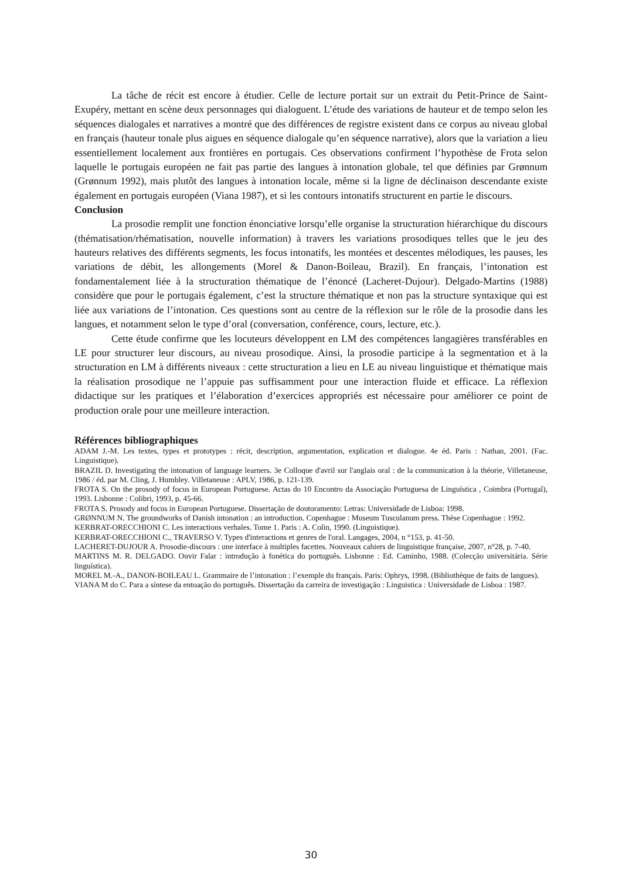La tâche de récit est encore à étudier. Celle de lecture portait sur un extrait du Petit-Prince de Saint-Exupéry, mettant en scène deux personnages qui dialoguent. L’étude des variations de hauteur et de tempo selon les séquences dialogales et narratives a montré que des différences de registre existent dans ce corpus au niveau global en français (hauteur tonale plus aigues en séquence dialogale qu’en séquence narrative), alors que la variation a lieu essentiellement localement aux frontières en portugais. Ces observations confirment l’hypothèse de Frota selon laquelle le portugais européen ne fait pas partie des langues à intonation globale, tel que définies par Grønnum (Grønnum 1992), mais plutôt des langues à intonation locale, même si la ligne de déclinaison descendante existe également en portugais européen (Viana 1987), et si les contours intonatifs structurent en partie le discours.
Conclusion
La prosodie remplit une fonction énonciative lorsqu’elle organise la structuration hiérarchique du discours (thématisation/rhématisation, nouvelle information) à travers les variations prosodiques telles que le jeu des hauteurs relatives des différents segments, les focus intonatifs, les montées et descentes mélodiques, les pauses, les variations de débit, les allongements (Morel & Danon-Boileau, Brazil). En français, l’intonation est fondamentalement liée à la structuration thématique de l’énoncé (Lacheret-Dujour). Delgado-Martins (1988) considère que pour le portugais également, c’est la structure thématique et non pas la structure syntaxique qui est liée aux variations de l’intonation. Ces questions sont au centre de la réflexion sur le rôle de la prosodie dans les langues, et notamment selon le type d’oral (conversation, conférence, cours, lecture, etc.).
Cette étude confirme que les locuteurs développent en LM des compétences langagières transférables en LE pour structurer leur discours, au niveau prosodique. Ainsi, la prosodie participe à la segmentation et à la structuration en LM à différents niveaux : cette structuration a lieu en LE au niveau linguistique et thématique mais la réalisation prosodique ne l’appuie pas suffisamment pour une interaction fluide et efficace. La réflexion didactique sur les pratiques et l’élaboration d’exercices appropriés est nécessaire pour améliorer ce point de production orale pour une meilleure interaction.
Références bibliographiques
ADAM J.-M. Les textes, types et prototypes : récit, description, argumentation, explication et dialogue. 4e éd. Paris : Nathan, 2001. (Fac. Linguistique).
BRAZIL D. Investigating the intonation of language learners. 3e Colloque d'avril sur l'anglais oral : de la communication à la théorie, Villetaneuse, 1986 / éd. par M. Cling, J. Humbley. Villetaneuse : APLV, 1986, p. 121-139.
FROTA S. On the prosody of focus in European Portuguese. Actas do 10 Encontro da Associação Portuguesa de Linguística , Coimbra (Portugal), 1993. Lisbonne : Colibri, 1993, p. 45-66.
FROTA S. Prosody and focus in European Portuguese. Dissertação de doutoramento: Letras: Universidade de Lisboa: 1998.
GRØNNUM N. The groundworks of Danish intonation : an introduction. Copenhague : Museum Tusculanum press. Thèse Copenhague : 1992.
KERBRAT-ORECCHIONI C. Les interactions verbales. Tome 1. Paris : A. Colin, 1990. (Linguistique).
KERBRAT-ORECCHIONI C., TRAVERSO V. Types d'interactions et genres de l'oral. Langages, 2004, n °153, p. 41-50.
LACHERET-DUJOUR A. Prosodie-discours : une interface à multiples facettes. Nouveaux cahiers de linguistique française, 2007, n°28, p. 7-40.
MARTINS M. R. DELGADO. Ouvir Falar : introdução à fonética do português. Lisbonne : Ed. Caminho, 1988. (Colecção universitária. Série linguística).
MOREL M.-A., DANON-BOILEAU L. Grammaire de l’intonation : l’exemple du français. Paris: Ophrys, 1998. (Bibliothèque de faits de langues).
VIANA M do C. Para a síntese da entoação do português. Dissertação da carreira de investigação : Linguistica : Universidade de Lisboa : 1987.
30